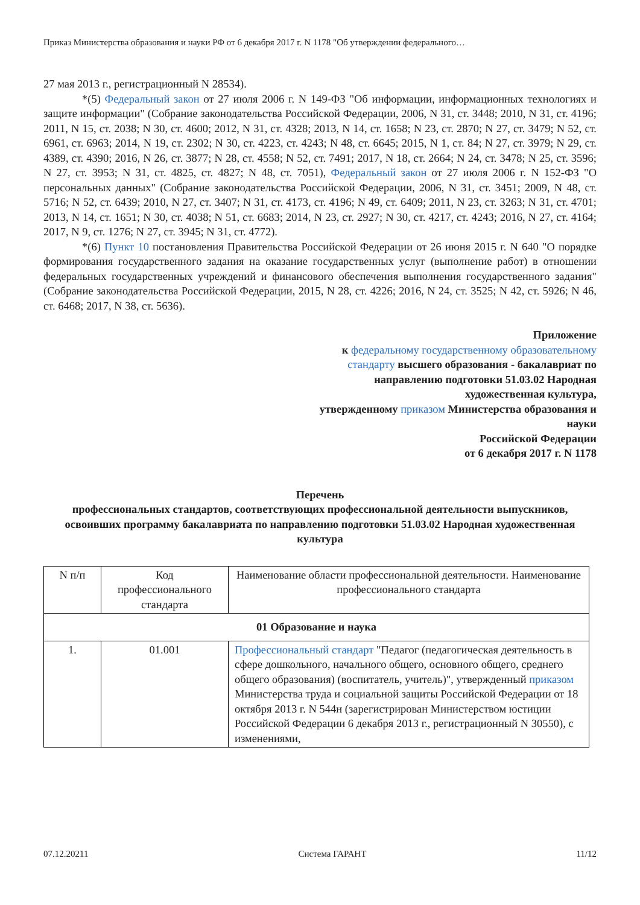Приказ Министерства образования и науки РФ от 6 декабря 2017 г. N 1178 "Об утверждении федерального…
27 мая 2013 г., регистрационный N 28534).
*(5) Федеральный закон от 27 июля 2006 г. N 149-ФЗ "Об информации, информационных технологиях и защите информации" (Собрание законодательства Российской Федерации, 2006, N 31, ст. 3448; 2010, N 31, ст. 4196; 2011, N 15, ст. 2038; N 30, ст. 4600; 2012, N 31, ст. 4328; 2013, N 14, ст. 1658; N 23, ст. 2870; N 27, ст. 3479; N 52, ст. 6961, ст. 6963; 2014, N 19, ст. 2302; N 30, ст. 4223, ст. 4243; N 48, ст. 6645; 2015, N 1, ст. 84; N 27, ст. 3979; N 29, ст. 4389, ст. 4390; 2016, N 26, ст. 3877; N 28, ст. 4558; N 52, ст. 7491; 2017, N 18, ст. 2664; N 24, ст. 3478; N 25, ст. 3596; N 27, ст. 3953; N 31, ст. 4825, ст. 4827; N 48, ст. 7051), Федеральный закон от 27 июля 2006 г. N 152-ФЗ "О персональных данных" (Собрание законодательства Российской Федерации, 2006, N 31, ст. 3451; 2009, N 48, ст. 5716; N 52, ст. 6439; 2010, N 27, ст. 3407; N 31, ст. 4173, ст. 4196; N 49, ст. 6409; 2011, N 23, ст. 3263; N 31, ст. 4701; 2013, N 14, ст. 1651; N 30, ст. 4038; N 51, ст. 6683; 2014, N 23, ст. 2927; N 30, ст. 4217, ст. 4243; 2016, N 27, ст. 4164; 2017, N 9, ст. 1276; N 27, ст. 3945; N 31, ст. 4772).
*(6) Пункт 10 постановления Правительства Российской Федерации от 26 июня 2015 г. N 640 "О порядке формирования государственного задания на оказание государственных услуг (выполнение работ) в отношении федеральных государственных учреждений и финансового обеспечения выполнения государственного задания" (Собрание законодательства Российской Федерации, 2015, N 28, ст. 4226; 2016, N 24, ст. 3525; N 42, ст. 5926; N 46, ст. 6468; 2017, N 38, ст. 5636).
Приложение
к федеральному государственному образовательному стандарту высшего образования - бакалавриат по направлению подготовки 51.03.02 Народная художественная культура,
утвержденному приказом Министерства образования и науки
Российской Федерации
от 6 декабря 2017 г. N 1178
Перечень
профессиональных стандартов, соответствующих профессиональной деятельности выпускников, освоивших программу бакалавриата по направлению подготовки 51.03.02 Народная художественная культура
| N п/п | Код профессионального стандарта | Наименование области профессиональной деятельности. Наименование профессионального стандарта |
| --- | --- | --- |
| 01 Образование и наука | | |
| 1. | 01.001 | Профессиональный стандарт "Педагог (педагогическая деятельность в сфере дошкольного, начального общего, основного общего, среднего общего образования) (воспитатель, учитель)", утвержденный приказом Министерства труда и социальной защиты Российской Федерации от 18 октября 2013 г. N 544н (зарегистрирован Министерством юстиции Российской Федерации 6 декабря 2013 г., регистрационный N 30550), с изменениями, |
07.12.20211 Система ГАРАНТ 11/12